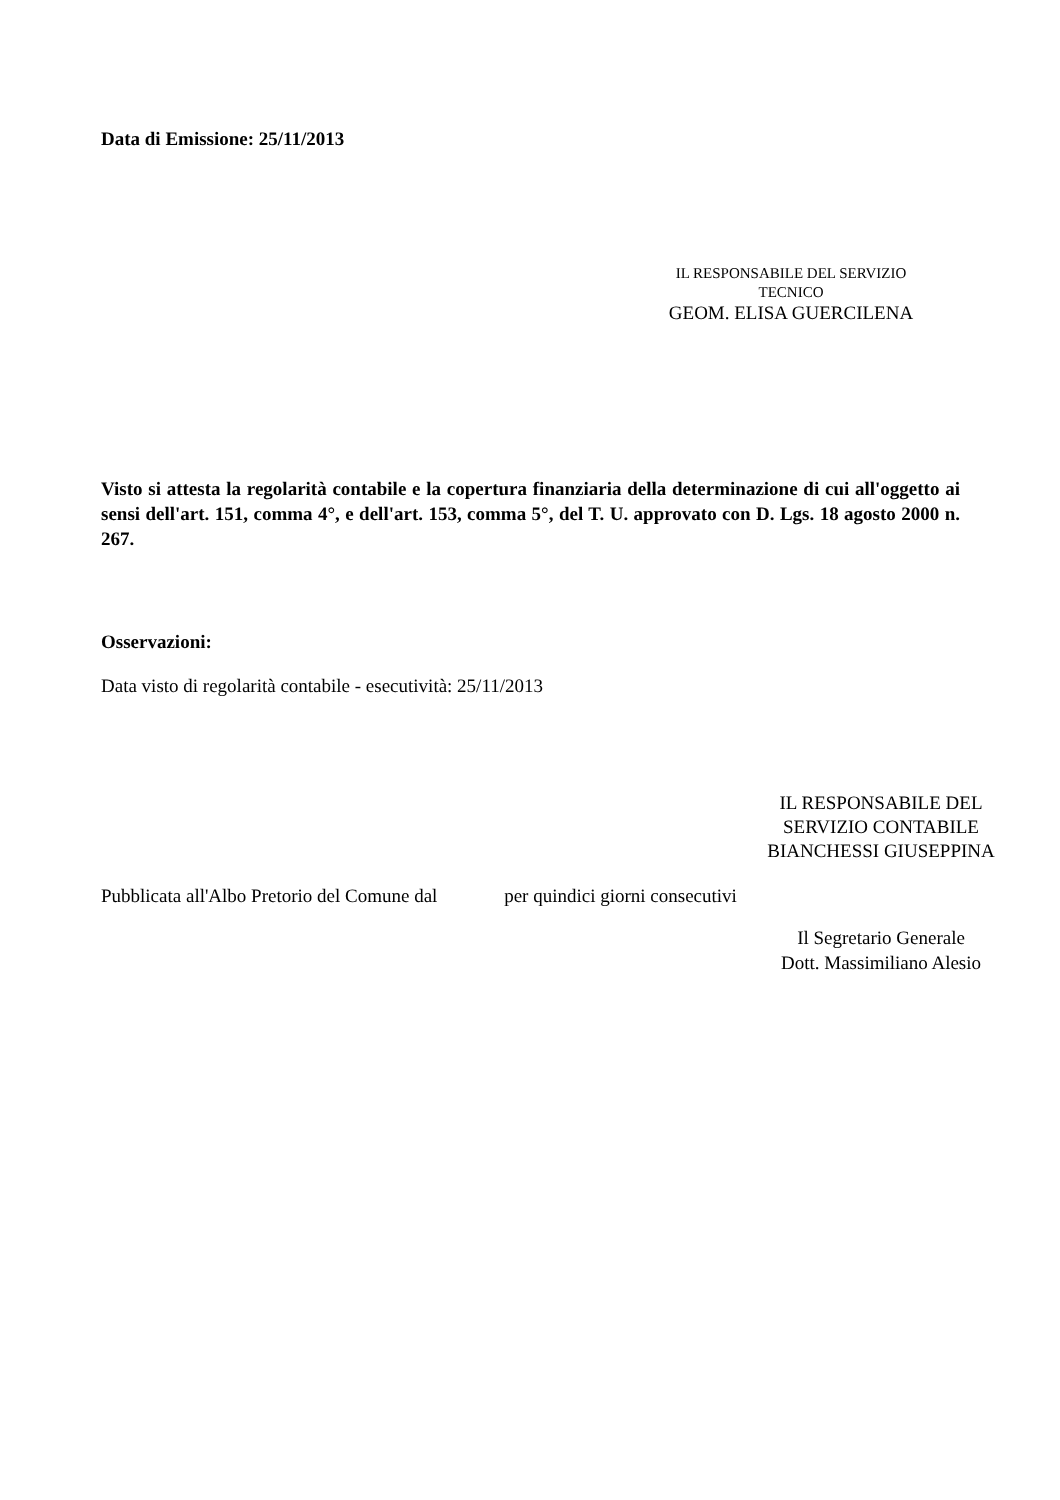Data di Emissione: 25/11/2013
IL RESPONSABILE DEL SERVIZIO
TECNICO
GEOM. ELISA GUERCILENA
Visto si attesta la regolarità contabile e la copertura finanziaria della determinazione di cui all'oggetto ai sensi dell'art. 151, comma 4°, e dell'art. 153, comma 5°, del T. U. approvato con D. Lgs. 18 agosto 2000 n. 267.
Osservazioni:
Data visto di regolarità contabile - esecutività: 25/11/2013
IL RESPONSABILE DEL
SERVIZIO CONTABILE
BIANCHESSI GIUSEPPINA
Pubblicata all'Albo Pretorio del Comune dal per quindici giorni consecutivi
Il Segretario Generale
Dott. Massimiliano Alesio